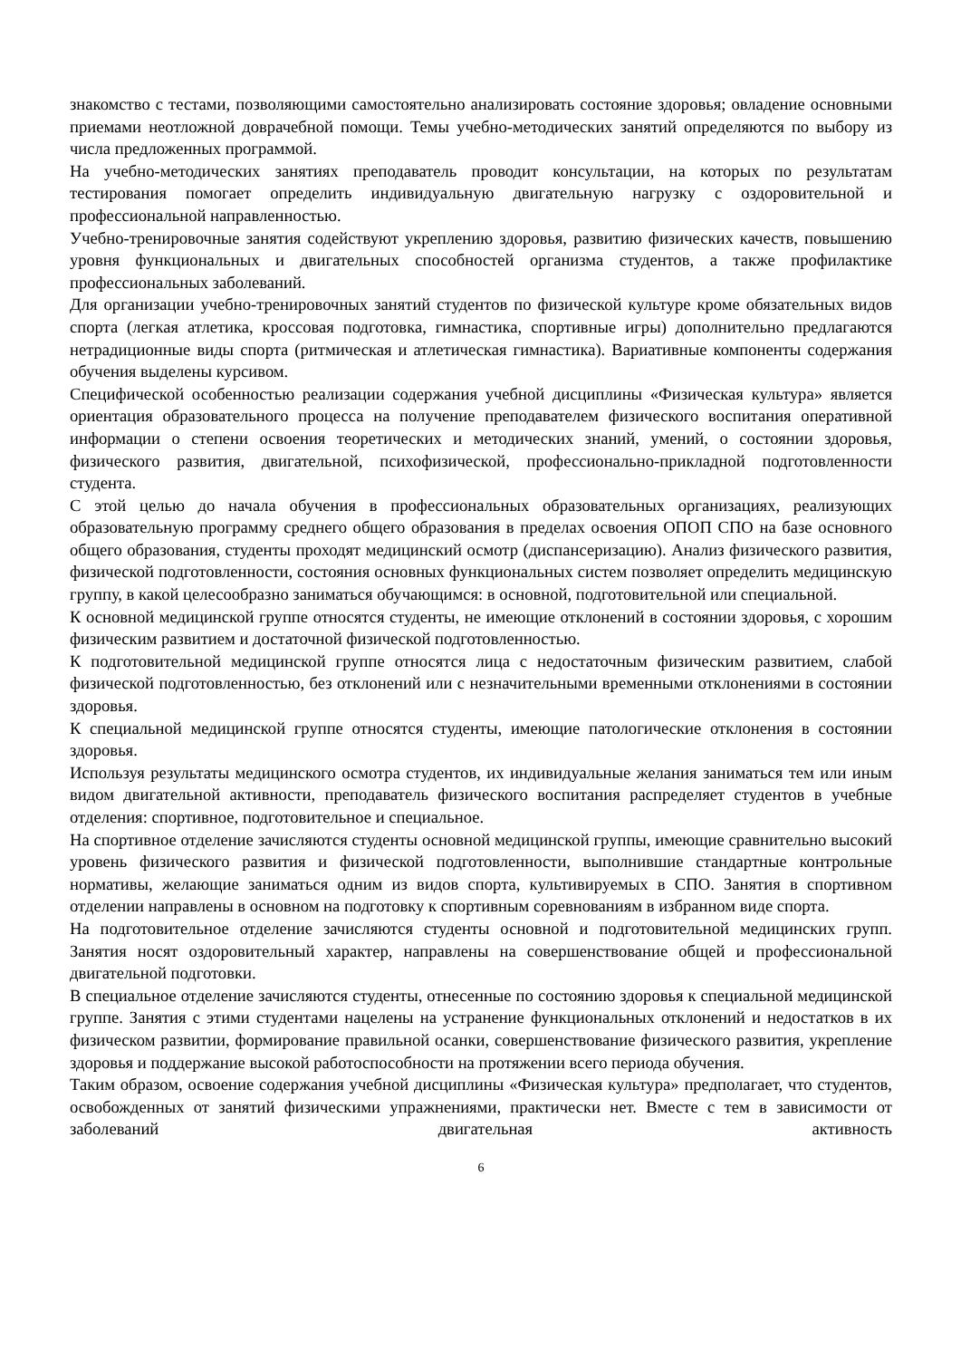знакомство с тестами, позволяющими самостоятельно анализировать состояние здоровья; овладение основными приемами неотложной доврачебной помощи. Темы учебно-методических занятий определяются по выбору из числа предложенных программой.
На учебно-методических занятиях преподаватель проводит консультации, на которых по результатам тестирования помогает определить индивидуальную двигательную нагрузку с оздоровительной и профессиональной направленностью.
Учебно-тренировочные занятия содействуют укреплению здоровья, развитию физических качеств, повышению уровня функциональных и двигательных способностей организма студентов, а также профилактике профессиональных заболеваний.
Для организации учебно-тренировочных занятий студентов по физической культуре кроме обязательных видов спорта (легкая атлетика, кроссовая подготовка, гимнастика, спортивные игры) дополнительно предлагаются нетрадиционные виды спорта (ритмическая и атлетическая гимнастика). Вариативные компоненты содержания обучения выделены курсивом.
Специфической особенностью реализации содержания учебной дисциплины «Физическая культура» является ориентация образовательного процесса на получение преподавателем физического воспитания оперативной информации о степени освоения теоретических и методических знаний, умений, о состоянии здоровья, физического развития, двигательной, психофизической, профессионально-прикладной подготовленности студента.
С этой целью до начала обучения в профессиональных образовательных организациях, реализующих образовательную программу среднего общего образования в пределах освоения ОПОП СПО на базе основного общего образования, студенты проходят медицинский осмотр (диспансеризацию). Анализ физического развития, физической подготовленности, состояния основных функциональных систем позволяет определить медицинскую группу, в какой целесообразно заниматься обучающимся: в основной, подготовительной или специальной.
К основной медицинской группе относятся студенты, не имеющие отклонений в состоянии здоровья, с хорошим физическим развитием и достаточной физической подготовленностью.
К подготовительной медицинской группе относятся лица с недостаточным физическим развитием, слабой физической подготовленностью, без отклонений или с незначительными временными отклонениями в состоянии здоровья.
К специальной медицинской группе относятся студенты, имеющие патологические отклонения в состоянии здоровья.
Используя результаты медицинского осмотра студентов, их индивидуальные желания заниматься тем или иным видом двигательной активности, преподаватель физического воспитания распределяет студентов в учебные отделения: спортивное, подготовительное и специальное.
На спортивное отделение зачисляются студенты основной медицинской группы, имеющие сравнительно высокий уровень физического развития и физической подготовленности, выполнившие стандартные контрольные нормативы, желающие заниматься одним из видов спорта, культивируемых в СПО. Занятия в спортивном отделении направлены в основном на подготовку к спортивным соревнованиям в избранном виде спорта.
На подготовительное отделение зачисляются студенты основной и подготовительной медицинских групп. Занятия носят оздоровительный характер, направлены на совершенствование общей и профессиональной двигательной подготовки.
В специальное отделение зачисляются студенты, отнесенные по состоянию здоровья к специальной медицинской группе. Занятия с этими студентами нацелены на устранение функциональных отклонений и недостатков в их физическом развитии, формирование правильной осанки, совершенствование физического развития, укрепление здоровья и поддержание высокой работоспособности на протяжении всего периода обучения.
Таким образом, освоение содержания учебной дисциплины «Физическая культура» предполагает, что студентов, освобожденных от занятий физическими упражнениями, практически нет. Вместе с тем в зависимости от заболеваний двигательная активность
6